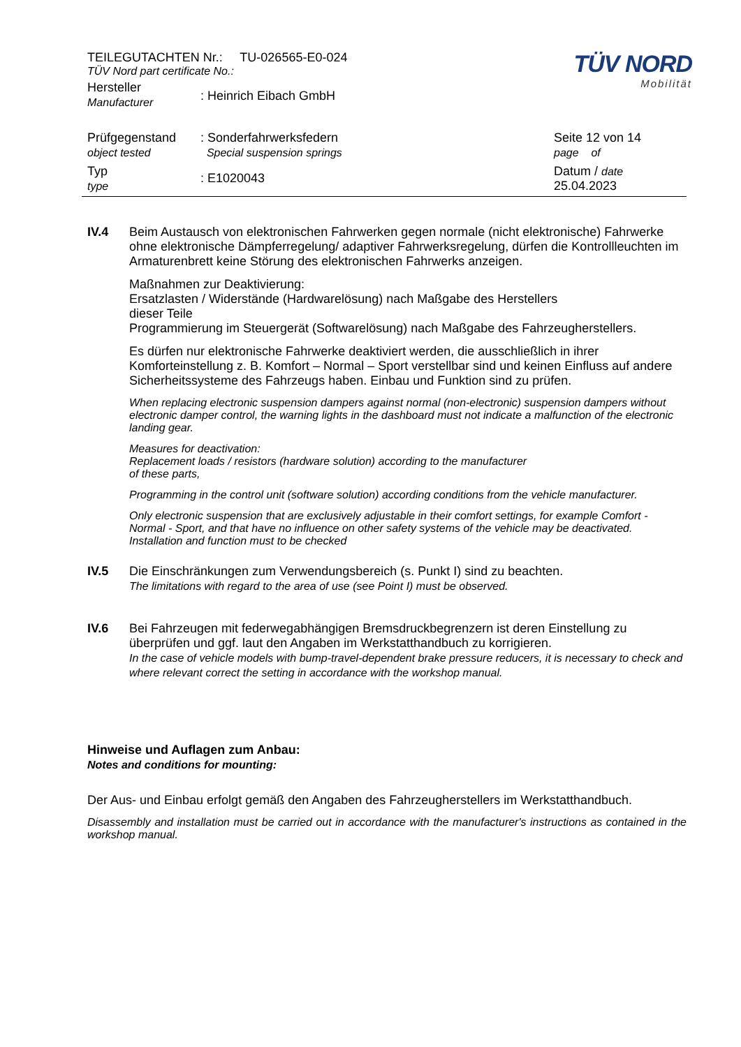TÜV NORD
Mobilität
TEILEGUTACHTEN Nr.: TU-026565-E0-024
TÜV Nord part certificate No.:
Hersteller
Manufacturer
: Heinrich Eibach GmbH
Prüfgegenstand
object tested
: Sonderfahrwerksfedern
Special suspension springs
Seite 12 von 14
page of
Typ
type
: E1020043
Datum / date
25.04.2023
IV.4 Beim Austausch von elektronischen Fahrwerken gegen normale (nicht elektronische) Fahrwerke ohne elektronische Dämpferregelung/ adaptiver Fahrwerksregelung, dürfen die Kontrollleuchten im Armaturenbrett keine Störung des elektronischen Fahrwerks anzeigen.
Maßnahmen zur Deaktivierung:
Ersatzlasten / Widerstände (Hardwarelösung) nach Maßgabe des Herstellers
dieser Teile
Programmierung im Steuergerät (Softwarelösung) nach Maßgabe des Fahrzeugherstellers.
Es dürfen nur elektronische Fahrwerke deaktiviert werden, die ausschließlich in ihrer Komforteinstellung z. B. Komfort – Normal – Sport verstellbar sind und keinen Einfluss auf andere Sicherheitssysteme des Fahrzeugs haben. Einbau und Funktion sind zu prüfen.
When replacing electronic suspension dampers against normal (non-electronic) suspension dampers without electronic damper control, the warning lights in the dashboard must not indicate a malfunction of the electronic landing gear.
Measures for deactivation:
Replacement loads / resistors (hardware solution) according to the manufacturer
of these parts,
Programming in the control unit (software solution) according conditions from the vehicle manufacturer.
Only electronic suspension that are exclusively adjustable in their comfort settings, for example Comfort - Normal - Sport, and that have no influence on other safety systems of the vehicle may be deactivated. Installation and function must to be checked
IV.5 Die Einschränkungen zum Verwendungsbereich (s. Punkt I) sind zu beachten.
The limitations with regard to the area of use (see Point I) must be observed.
IV.6 Bei Fahrzeugen mit federwegabhängigen Bremsdruckbegrenzern ist deren Einstellung zu überprüfen und ggf. laut den Angaben im Werkstatthandbuch zu korrigieren.
In the case of vehicle models with bump-travel-dependent brake pressure reducers, it is necessary to check and where relevant correct the setting in accordance with the workshop manual.
Hinweise und Auflagen zum Anbau:
Notes and conditions for mounting:
Der Aus- und Einbau erfolgt gemäß den Angaben des Fahrzeugherstellers im Werkstatthandbuch.
Disassembly and installation must be carried out in accordance with the manufacturer's instructions as contained in the workshop manual.